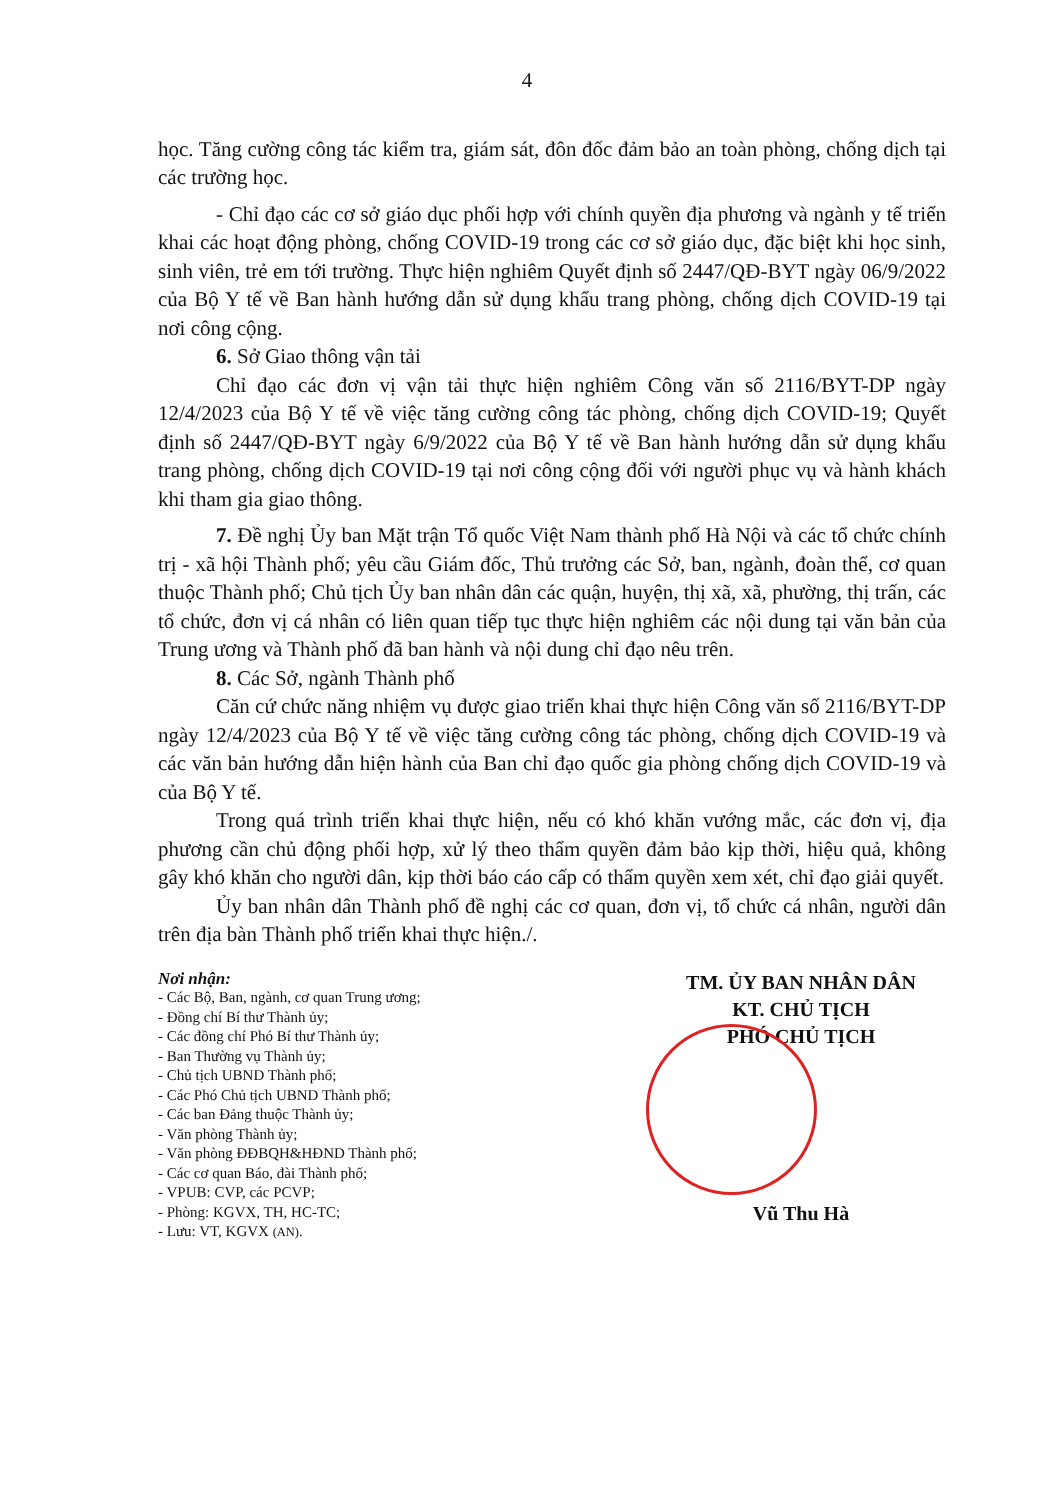4
học. Tăng cường công tác kiểm tra, giám sát, đôn đốc đảm bảo an toàn phòng, chống dịch tại các trường học.
- Chỉ đạo các cơ sở giáo dục phối hợp với chính quyền địa phương và ngành y tế triển khai các hoạt động phòng, chống COVID-19 trong các cơ sở giáo dục, đặc biệt khi học sinh, sinh viên, trẻ em tới trường. Thực hiện nghiêm Quyết định số 2447/QĐ-BYT ngày 06/9/2022 của Bộ Y tế về Ban hành hướng dẫn sử dụng khẩu trang phòng, chống dịch COVID-19 tại nơi công cộng.
6. Sở Giao thông vận tải
Chỉ đạo các đơn vị vận tải thực hiện nghiêm Công văn số 2116/BYT-DP ngày 12/4/2023 của Bộ Y tế về việc tăng cường công tác phòng, chống dịch COVID-19; Quyết định số 2447/QĐ-BYT ngày 6/9/2022 của Bộ Y tế về Ban hành hướng dẫn sử dụng khẩu trang phòng, chống dịch COVID-19 tại nơi công cộng đối với người phục vụ và hành khách khi tham gia giao thông.
7. Đề nghị Ủy ban Mặt trận Tổ quốc Việt Nam thành phố Hà Nội và các tổ chức chính trị - xã hội Thành phố; yêu cầu Giám đốc, Thủ trưởng các Sở, ban, ngành, đoàn thể, cơ quan thuộc Thành phố; Chủ tịch Ủy ban nhân dân các quận, huyện, thị xã, xã, phường, thị trấn, các tổ chức, đơn vị cá nhân có liên quan tiếp tục thực hiện nghiêm các nội dung tại văn bản của Trung ương và Thành phố đã ban hành và nội dung chỉ đạo nêu trên.
8. Các Sở, ngành Thành phố
Căn cứ chức năng nhiệm vụ được giao triển khai thực hiện Công văn số 2116/BYT-DP ngày 12/4/2023 của Bộ Y tế về việc tăng cường công tác phòng, chống dịch COVID-19 và các văn bản hướng dẫn hiện hành của Ban chỉ đạo quốc gia phòng chống dịch COVID-19 và của Bộ Y tế.
Trong quá trình triển khai thực hiện, nếu có khó khăn vướng mắc, các đơn vị, địa phương cần chủ động phối hợp, xử lý theo thẩm quyền đảm bảo kịp thời, hiệu quả, không gây khó khăn cho người dân, kịp thời báo cáo cấp có thẩm quyền xem xét, chỉ đạo giải quyết.
Ủy ban nhân dân Thành phố đề nghị các cơ quan, đơn vị, tổ chức cá nhân, người dân trên địa bàn Thành phố triển khai thực hiện./.
Nơi nhận:
- Các Bộ, Ban, ngành, cơ quan Trung ương;
- Đồng chí Bí thư Thành ủy;
- Các đồng chí Phó Bí thư Thành ủy;
- Ban Thường vụ Thành ủy;
- Chủ tịch UBND Thành phố;
- Các Phó Chủ tịch UBND Thành phố;
- Các ban Đảng thuộc Thành ủy;
- Văn phòng Thành ủy;
- Văn phòng ĐĐBQH&HĐND Thành phố;
- Các cơ quan Báo, đài Thành phố;
- VPUB: CVP, các PCVP;
- Phòng: KGVX, TH, HC-TC;
- Lưu: VT, KGVX (AN).
TM. ỦY BAN NHÂN DÂN
KT. CHỦ TỊCH
PHÓ CHỦ TỊCH
Vũ Thu Hà